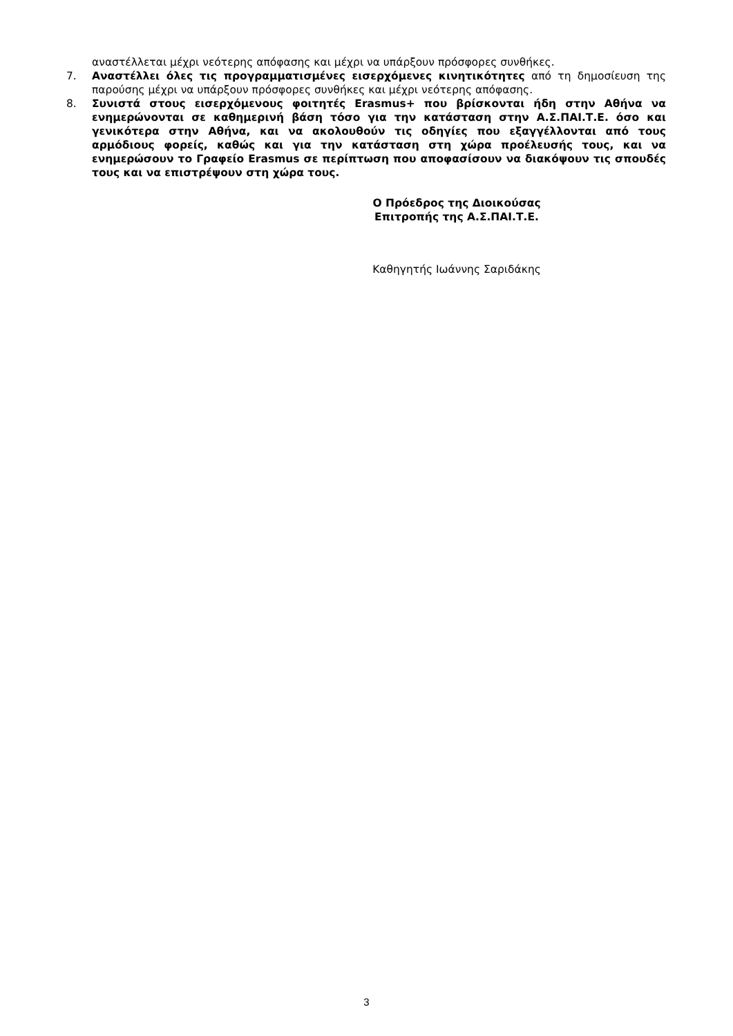αναστέλλεται μέχρι νεότερης απόφασης και μέχρι να υπάρξουν πρόσφορες συνθήκες.
7. Αναστέλλει όλες τις προγραμματισμένες εισερχόμενες κινητικότητες από τη δημοσίευση της παρούσης μέχρι να υπάρξουν πρόσφορες συνθήκες και μέχρι νεότερης απόφασης.
8. Συνιστά στους εισερχόμενους φοιτητές Erasmus+ που βρίσκονται ήδη στην Αθήνα να ενημερώνονται σε καθημερινή βάση τόσο για την κατάσταση στην Α.Σ.ΠΑΙ.Τ.Ε. όσο και γενικότερα στην Αθήνα, και να ακολουθούν τις οδηγίες που εξαγγέλλονται από τους αρμόδιους φορείς, καθώς και για την κατάσταση στη χώρα προέλευσής τους, και να ενημερώσουν το Γραφείο Erasmus σε περίπτωση που αποφασίσουν να διακόψουν τις σπουδές τους και να επιστρέψουν στη χώρα τους.
Ο Πρόεδρος της Διοικούσας
Επιτροπής της Α.Σ.ΠΑΙ.Τ.Ε.
Καθηγητής Ιωάννης Σαριδάκης
3